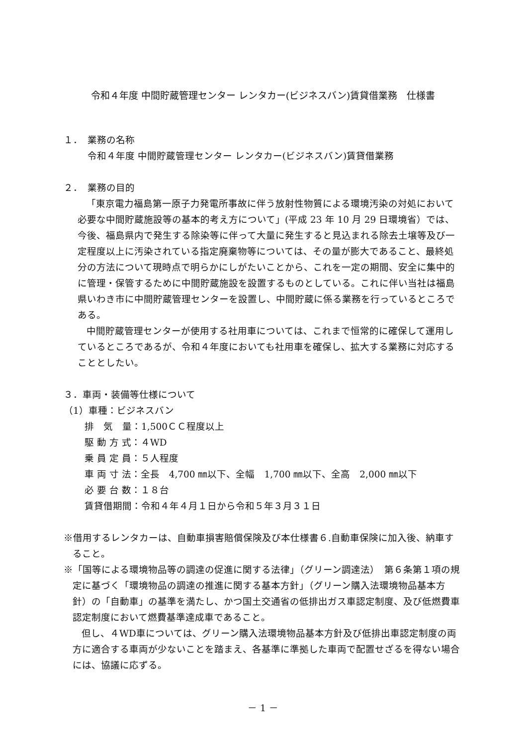令和４年度 中間貯蔵管理センター レンタカー(ビジネスバン)賃貸借業務　仕様書
１．　業務の名称
令和４年度 中間貯蔵管理センター レンタカー(ビジネスバン)賃貸借業務
２．　業務の目的
「東京電力福島第一原子力発電所事故に伴う放射性物質による環境汚染の対処において必要な中間貯蔵施設等の基本的考え方について」(平成 23 年 10 月 29 日環境省）では、今後、福島県内で発生する除染等に伴って大量に発生すると見込まれる除去土壌等及び一定程度以上に汚染されている指定廃棄物等については、その量が膨大であること、最終処分の方法について現時点で明らかにしがたいことから、これを一定の期間、安全に集中的に管理・保管するために中間貯蔵施設を設置するものとしている。これに伴い当社は福島県いわき市に中間貯蔵管理センターを設置し、中間貯蔵に係る業務を行っているところである。
中間貯蔵管理センターが使用する社用車については、これまで恒常的に確保して運用しているところであるが、令和４年度においても社用車を確保し、拡大する業務に対応することとしたい。
３．車両・装備等仕様について
（1）車種：ビジネスバン
排　気　量：1,500ＣＣ程度以上
駆 動 方 式：４WD
乗 員 定 員：５人程度
車 両 寸 法：全長　4,700 ㎜以下、全幅　1,700 ㎜以下、全高　2,000 ㎜以下
必 要 台 数：１８台
賃貸借期間：令和４年４月１日から令和５年３月３１日
※借用するレンタカーは、自動車損害賠償保険及び本仕様書６.自動車保険に加入後、納車すること。
※「国等による環境物品等の調達の促進に関する法律」（グリーン調達法）　第６条第１項の規定に基づく「環境物品の調達の推進に関する基本方針」（グリーン購入法環境物品基本方針）の「自動車」の基準を満たし、かつ国土交通省の低排出ガス車認定制度、及び低燃費車認定制度において燃費基準達成車であること。
但し、４WD車については、グリーン購入法環境物品基本方針及び低排出車認定制度の両方に適合する車両が少ないことを踏まえ、各基準に準拠した車両で配置せざるを得ない場合には、協議に応ずる。
－ 1 －